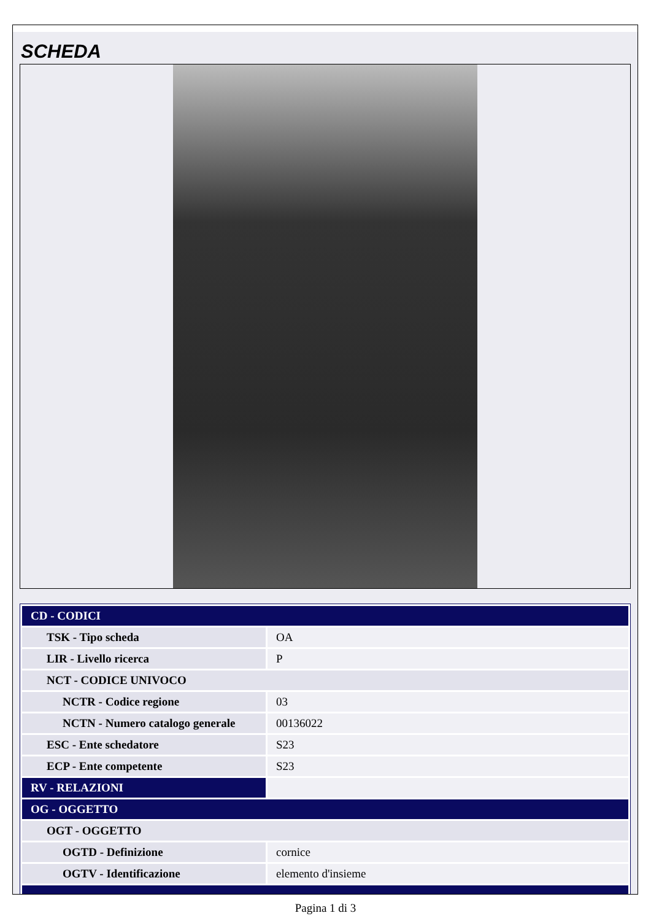SCHEDA
| CD - CODICI | |
| TSK - Tipo scheda | OA |
| LIR - Livello ricerca | P |
| NCT - CODICE UNIVOCO | |
| NCTR - Codice regione | 03 |
| NCTN - Numero catalogo generale | 00136022 |
| ESC - Ente schedatore | S23 |
| ECP - Ente competente | S23 |
| RV - RELAZIONI | |
| OG - OGGETTO | |
| OGT - OGGETTO | |
| OGTD - Definizione | cornice |
| OGTV - Identificazione | elemento d'insieme |
Pagina 1 di 3